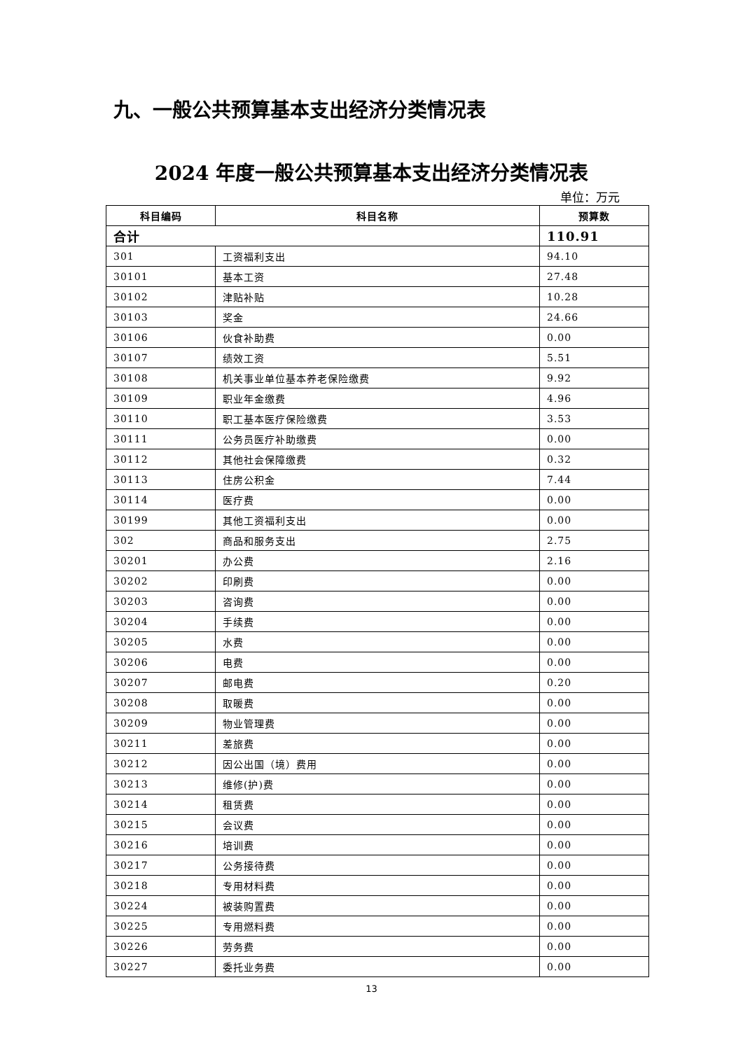九、一般公共预算基本支出经济分类情况表
2024 年度一般公共预算基本支出经济分类情况表
单位：万元
| 科目编码 | 科目名称 | 预算数 |
| --- | --- | --- |
| 合计 | | 110.91 |
| 301 | 工资福利支出 | 94.10 |
| 30101 | 基本工资 | 27.48 |
| 30102 | 津贴补贴 | 10.28 |
| 30103 | 奖金 | 24.66 |
| 30106 | 伙食补助费 | 0.00 |
| 30107 | 绩效工资 | 5.51 |
| 30108 | 机关事业单位基本养老保险缴费 | 9.92 |
| 30109 | 职业年金缴费 | 4.96 |
| 30110 | 职工基本医疗保险缴费 | 3.53 |
| 30111 | 公务员医疗补助缴费 | 0.00 |
| 30112 | 其他社会保障缴费 | 0.32 |
| 30113 | 住房公积金 | 7.44 |
| 30114 | 医疗费 | 0.00 |
| 30199 | 其他工资福利支出 | 0.00 |
| 302 | 商品和服务支出 | 2.75 |
| 30201 | 办公费 | 2.16 |
| 30202 | 印刷费 | 0.00 |
| 30203 | 咨询费 | 0.00 |
| 30204 | 手续费 | 0.00 |
| 30205 | 水费 | 0.00 |
| 30206 | 电费 | 0.00 |
| 30207 | 邮电费 | 0.20 |
| 30208 | 取暖费 | 0.00 |
| 30209 | 物业管理费 | 0.00 |
| 30211 | 差旅费 | 0.00 |
| 30212 | 因公出国（境）费用 | 0.00 |
| 30213 | 维修(护)费 | 0.00 |
| 30214 | 租赁费 | 0.00 |
| 30215 | 会议费 | 0.00 |
| 30216 | 培训费 | 0.00 |
| 30217 | 公务接待费 | 0.00 |
| 30218 | 专用材料费 | 0.00 |
| 30224 | 被装购置费 | 0.00 |
| 30225 | 专用燃料费 | 0.00 |
| 30226 | 劳务费 | 0.00 |
| 30227 | 委托业务费 | 0.00 |
13